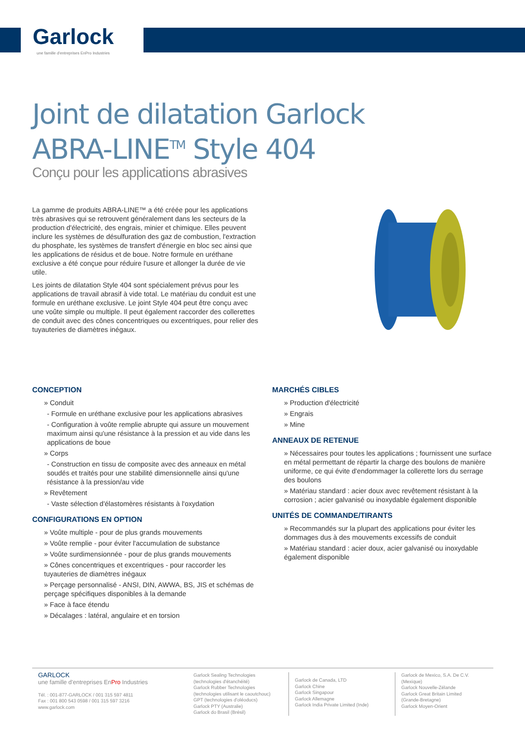Garlock
une famille d'entreprises EnPro Industries
Joint de dilatation Garlock
ABRA-LINE<sup>TM</sup> Style 404
Conçu pour les applications abrasives
La gamme de produits ABRA-LINE™ a été créée pour les applications très abrasives qui se retrouvent généralement dans les secteurs de la production d'électricité, des engrais, minier et chimique. Elles peuvent inclure les systèmes de désulfuration des gaz de combustion, l'extraction du phosphate, les systèmes de transfert d'énergie en bloc sec ainsi que les applications de résidus et de boue. Notre formule en uréthane exclusive a été conçue pour réduire l'usure et allonger la durée de vie utile.
Les joints de dilatation Style 404 sont spécialement prévus pour les applications de travail abrasif à vide total. Le matériau du conduit est une formule en uréthane exclusive. Le joint Style 404 peut être conçu avec une voûte simple ou multiple. Il peut également raccorder des collerettes de conduit avec des cônes concentriques ou excentriques, pour relier des tuyauteries de diamètres inégaux.
CONCEPTION
» Conduit
- Formule en uréthane exclusive pour les applications abrasives
- Configuration à voûte remplie abrupte qui assure un mouvement maximum ainsi qu'une résistance à la pression et au vide dans les applications de boue
» Corps
- Construction en tissu de composite avec des anneaux en métal soudés et traités pour une stabilité dimensionnelle ainsi qu'une résistance à la pression/au vide
» Revêtement
- Vaste sélection d'élastomères résistants à l'oxydation
CONFIGURATIONS EN OPTION
» Voûte multiple - pour de plus grands mouvements
» Voûte remplie - pour éviter l'accumulation de substance
» Voûte surdimensionnée - pour de plus grands mouvements
» Cônes concentriques et excentriques - pour raccorder les tuyauteries de diamètres inégaux
» Perçage personnalisé - ANSI, DIN, AWWA, BS, JIS et schémas de perçage spécifiques disponibles à la demande
» Face à face étendu
» Décalages : latéral, angulaire et en torsion
MARCHÉS CIBLES
» Production d'électricité
» Engrais
» Mine
ANNEAUX DE RETENUE
» Nécessaires pour toutes les applications ; fournissent une surface en métal permettant de répartir la charge des boulons de manière uniforme, ce qui évite d'endommager la collerette lors du serrage des boulons
» Matériau standard : acier doux avec revêtement résistant à la corrosion ; acier galvanisé ou inoxydable également disponible
UNITÉS DE COMMANDE/TIRANTS
» Recommandés sur la plupart des applications pour éviter les dommages dus à des mouvements excessifs de conduit
» Matériau standard : acier doux, acier galvanisé ou inoxydable également disponible
GARLOCK
une famille d'entreprises EnPro Industries
Tél. : 001-877-GARLOCK / 001 315 597 4811
Fax : 001 800 543 0598 / 001 315 597 3216
www.garlock.com
Garlock Sealing Technologies (technologies d'étanchéité)
Garlock Rubber Technologies (technologies utilisant le caoutchouc)
GPT (technologies d'oléoducs)
Garlock PTY (Australie)
Garlock do Brasil (Brésil)
Garlock de Canada, LTD
Garlock Chine
Garlock Singapour
Garlock Allemagne
Garlock India Private Limited (Inde)
Garlock de Mexico, S.A. De C.V. (Mexique)
Garlock Nouvelle-Zélande
Garlock Great Britain Limited (Grande-Bretagne)
Garlock Moyen-Orient